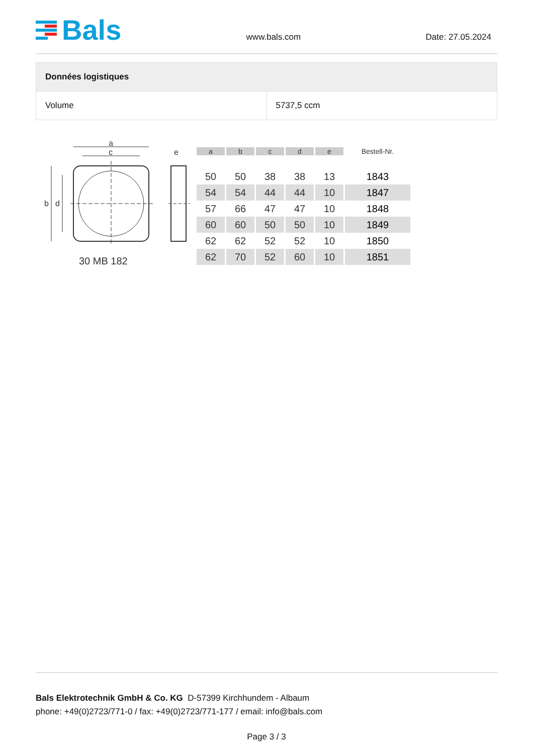Bals
www.bals.com Date: 27.05.2024
| Données logistiques | |
| --- | --- |
| Volume | 5737,5 ccm |
a
c
e
b
d
30 MB 182
| a | b | c | d | e | Bestell-Nr. |
| --- | --- | --- | --- | --- | --- |
| 50 | 50 | 38 | 38 | 13 | 1843 |
| 54 | 54 | 44 | 44 | 10 | 1847 |
| 57 | 66 | 47 | 47 | 10 | 1848 |
| 60 | 60 | 50 | 50 | 10 | 1849 |
| 62 | 62 | 52 | 52 | 10 | 1850 |
| 62 | 70 | 52 | 60 | 10 | 1851 |
Bals Elektrotechnik GmbH & Co. KG D-57399 Kirchhundem - Albaum
phone: +49(0)2723/771-0 / fax: +49(0)2723/771-177 / email: info@bals.com
Page 3 / 3